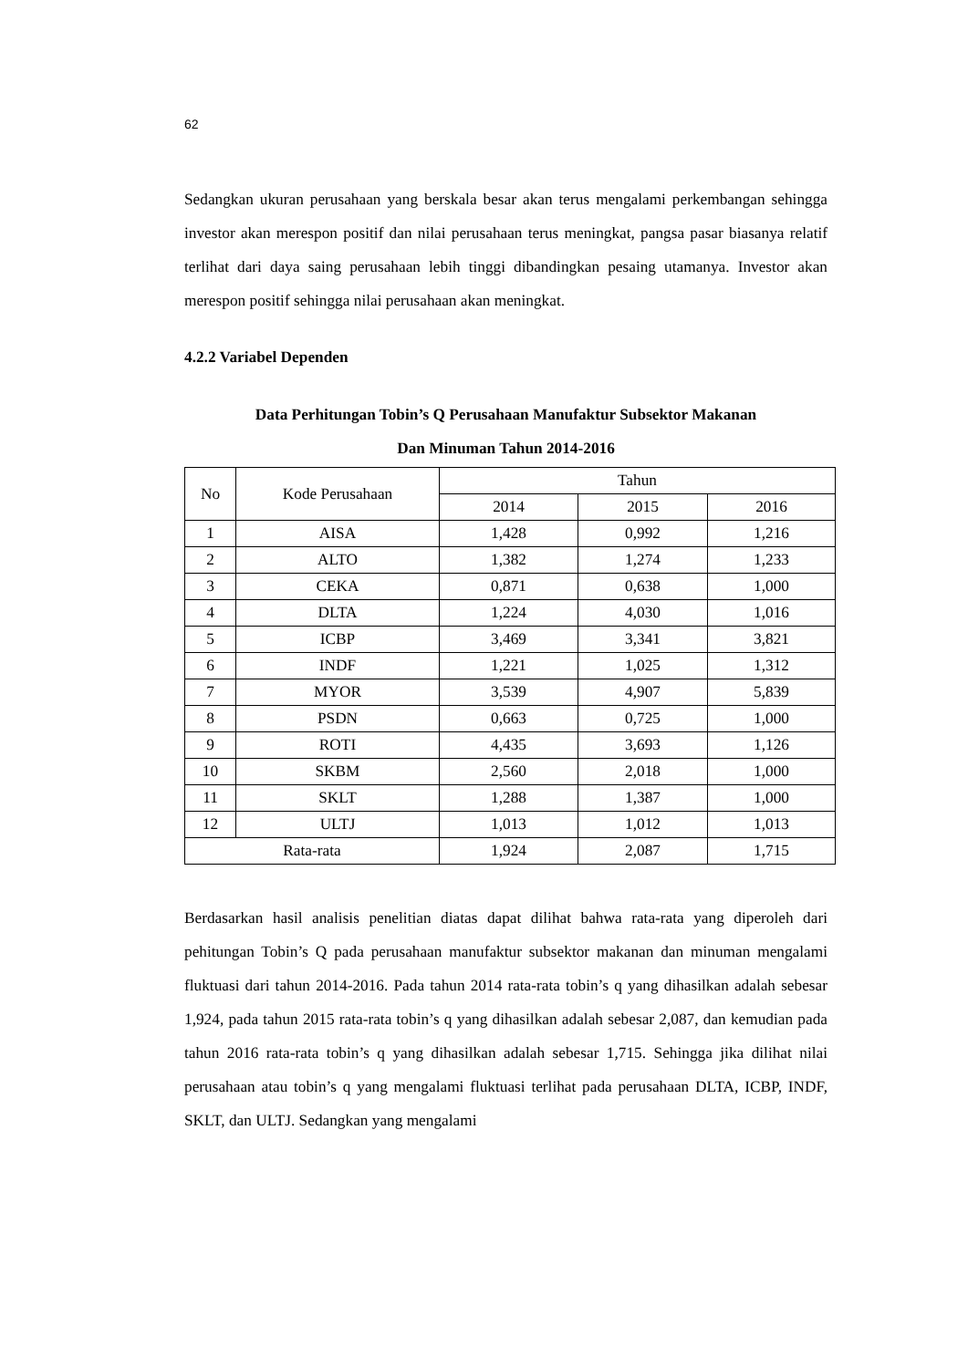62
Sedangkan ukuran perusahaan yang berskala besar akan terus mengalami perkembangan sehingga investor akan merespon positif dan nilai perusahaan terus meningkat, pangsa pasar biasanya relatif terlihat dari daya saing perusahaan lebih tinggi dibandingkan pesaing utamanya. Investor akan merespon positif sehingga nilai perusahaan akan meningkat.
4.2.2 Variabel Dependen
Data Perhitungan Tobin’s Q Perusahaan Manufaktur Subsektor Makanan
Dan Minuman Tahun 2014-2016
| No | Kode Perusahaan | Tahun | | |
| --- | --- | --- | --- | --- |
| | | 2014 | 2015 | 2016 |
| 1 | AISA | 1,428 | 0,992 | 1,216 |
| 2 | ALTO | 1,382 | 1,274 | 1,233 |
| 3 | CEKA | 0,871 | 0,638 | 1,000 |
| 4 | DLTA | 1,224 | 4,030 | 1,016 |
| 5 | ICBP | 3,469 | 3,341 | 3,821 |
| 6 | INDF | 1,221 | 1,025 | 1,312 |
| 7 | MYOR | 3,539 | 4,907 | 5,839 |
| 8 | PSDN | 0,663 | 0,725 | 1,000 |
| 9 | ROTI | 4,435 | 3,693 | 1,126 |
| 10 | SKBM | 2,560 | 2,018 | 1,000 |
| 11 | SKLT | 1,288 | 1,387 | 1,000 |
| 12 | ULTJ | 1,013 | 1,012 | 1,013 |
| Rata-rata | | 1,924 | 2,087 | 1,715 |
Berdasarkan hasil analisis penelitian diatas dapat dilihat bahwa rata-rata yang diperoleh dari pehitungan Tobin’s Q pada perusahaan manufaktur subsektor makanan dan minuman mengalami fluktuasi dari tahun 2014-2016. Pada tahun 2014 rata-rata tobin’s q yang dihasilkan adalah sebesar 1,924, pada tahun 2015 rata-rata tobin’s q yang dihasilkan adalah sebesar 2,087, dan kemudian pada tahun 2016 rata-rata tobin’s q yang dihasilkan adalah sebesar 1,715. Sehingga jika dilihat nilai perusahaan atau tobin’s q yang mengalami fluktuasi terlihat pada perusahaan DLTA, ICBP, INDF, SKLT, dan ULTJ. Sedangkan yang mengalami